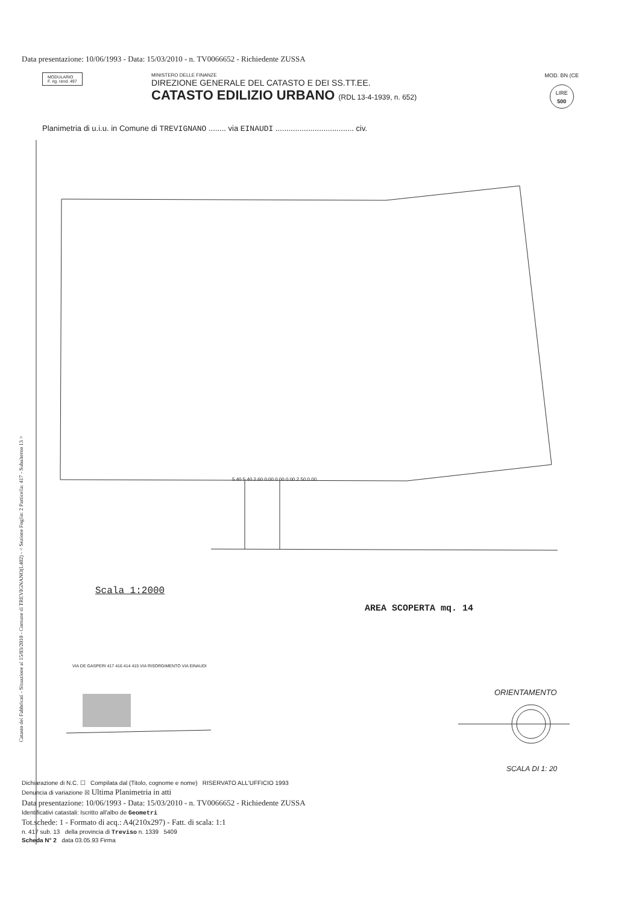Data presentazione: 10/06/1993 - Data: 15/03/2010 - n. TV0066652 - Richiedente ZUSSA
MODULARIO
F. rig. rend. 497
MINISTERO DELLE FINANZE
DIREZIONE GENERALE DEL CATASTO E DEI SS.TT.EE.
CATASTO EDILIZIO URBANO (RDL 13-4-1939, n. 652)
MOD. BN (CE
LIRE
500
Planimetria di u.i.u. in Comune di TREVIGNANO ........ via EINAUDI .................................... civ.
5.40 5.40 2.60 0.00 0.00 0.00 2.50 0.00
Scala 1:2000
AREA SCOPERTA mq. 14
VIA DE GASPERI 417 416 414 415 VIA RISORGIMENTO VIA EINAUDI
ORIENTAMENTO
SCALA DI 1: 20
Dichiarazione di N.C. ☐ Compilata dal (Titolo, cognome e nome) RISERVATO ALL'UFFICIO 1993
Denuncia di variazione ☒ Ultima Planimetria in atti
Data presentazione: 10/06/1993 - Data: 15/03/2010 - n. TV0066652 - Richiedente ZUSSA
Identificativi catastali: Iscritto all'albo de Geometri
Tot.schede: 1 - Formato di acq.: A4(210x297) - Fatt. di scala: 1:1
n. 417 sub. 13 della provincia di Treviso n. 1339 5409
Scheda N° 2 data 03.05.93 Firma
Catasto dei Fabbricati - Situazione al 15/03/2010 - Comune di TREVIGNANO(L402) - < Sezione Foglio: 2 Particella: 417 - Subalterno 13 >